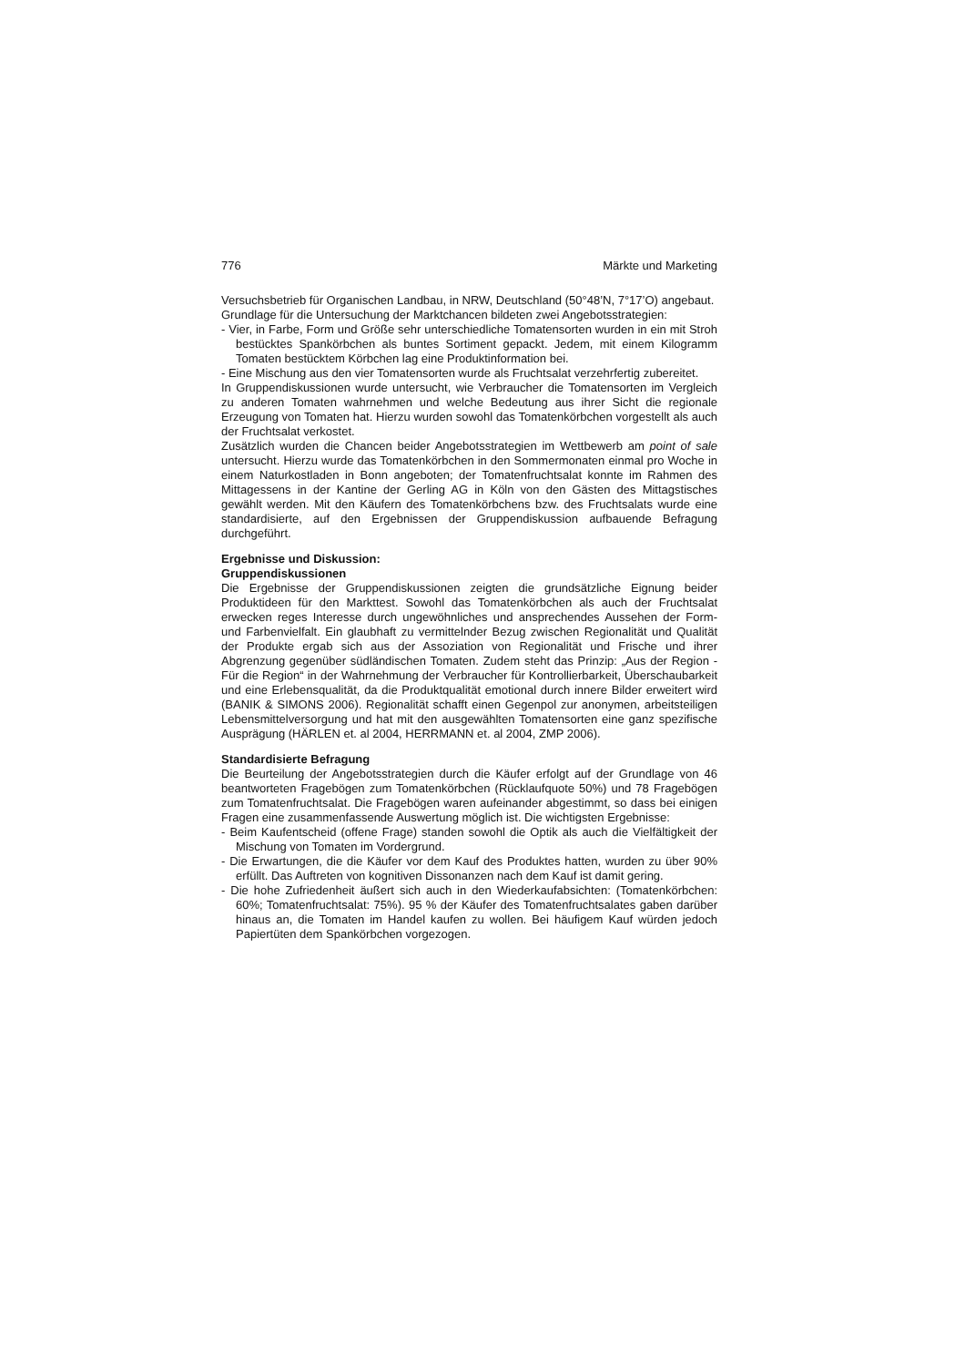776 Märkte und Marketing
Versuchsbetrieb für Organischen Landbau, in NRW, Deutschland (50°48’N, 7°17’O) angebaut.
Grundlage für die Untersuchung der Marktchancen bildeten zwei Angebotsstrategien:
- Vier, in Farbe, Form und Größe sehr unterschiedliche Tomatensorten wurden in ein mit Stroh bestücktes Spankörbchen als buntes Sortiment gepackt. Jedem, mit einem Kilogramm Tomaten bestücktem Körbchen lag eine Produktinformation bei.
- Eine Mischung aus den vier Tomatensorten wurde als Fruchtsalat verzehrfertig zubereitet.
In Gruppendiskussionen wurde untersucht, wie Verbraucher die Tomatensorten im Vergleich zu anderen Tomaten wahrnehmen und welche Bedeutung aus ihrer Sicht die regionale Erzeugung von Tomaten hat. Hierzu wurden sowohl das Tomatenkörbchen vorgestellt als auch der Fruchtsalat verkostet.
Zusätzlich wurden die Chancen beider Angebotsstrategien im Wettbewerb am point of sale untersucht. Hierzu wurde das Tomatenkörbchen in den Sommermonaten einmal pro Woche in einem Naturkostladen in Bonn angeboten; der Tomatenfruchtsalat konnte im Rahmen des Mittagessens in der Kantine der Gerling AG in Köln von den Gästen des Mittagstisches gewählt werden. Mit den Käufern des Tomatenkörbchens bzw. des Fruchtsalats wurde eine standardisierte, auf den Ergebnissen der Gruppendiskussion aufbauende Befragung durchgeführt.
Ergebnisse und Diskussion:
Gruppendiskussionen
Die Ergebnisse der Gruppendiskussionen zeigten die grundsätzliche Eignung beider Produktideen für den Markttest. Sowohl das Tomatenkörbchen als auch der Fruchtsalat erwecken reges Interesse durch ungewöhnliches und ansprechendes Aussehen der Form- und Farbenvielfalt. Ein glaubhaft zu vermittelnder Bezug zwischen Regionalität und Qualität der Produkte ergab sich aus der Assoziation von Regionalität und Frische und ihrer Abgrenzung gegenüber südländischen Tomaten. Zudem steht das Prinzip: „Aus der Region - Für die Region“ in der Wahrnehmung der Verbraucher für Kontrollierbarkeit, Überschaubarkeit und eine Erlebensqualität, da die Produktqualität emotional durch innere Bilder erweitert wird (BANIK & SIMONS 2006). Regionalität schafft einen Gegenpol zur anonymen, arbeitsteiligen Lebensmittelversorgung und hat mit den ausgewählten Tomatensorten eine ganz spezifische Ausprägung (HÄRLEN et. al 2004, HERRMANN et. al 2004, ZMP 2006).
Standardisierte Befragung
Die Beurteilung der Angebotsstrategien durch die Käufer erfolgt auf der Grundlage von 46 beantworteten Fragebögen zum Tomatenkörbchen (Rücklaufquote 50%) und 78 Fragebögen zum Tomatenfruchtsalat. Die Fragebögen waren aufeinander abgestimmt, so dass bei einigen Fragen eine zusammenfassende Auswertung möglich ist. Die wichtigsten Ergebnisse:
- Beim Kaufentscheid (offene Frage) standen sowohl die Optik als auch die Vielfältigkeit der Mischung von Tomaten im Vordergrund.
- Die Erwartungen, die die Käufer vor dem Kauf des Produktes hatten, wurden zu über 90% erfüllt. Das Auftreten von kognitiven Dissonanzen nach dem Kauf ist damit gering.
- Die hohe Zufriedenheit äußert sich auch in den Wiederkaufabsichten: (Tomatenkörbchen: 60%; Tomatenfruchtsalat: 75%). 95 % der Käufer des Tomatenfruchtsalates gaben darüber hinaus an, die Tomaten im Handel kaufen zu wollen. Bei häufigem Kauf würden jedoch Papiertüten dem Spankörbchen vorgezogen.